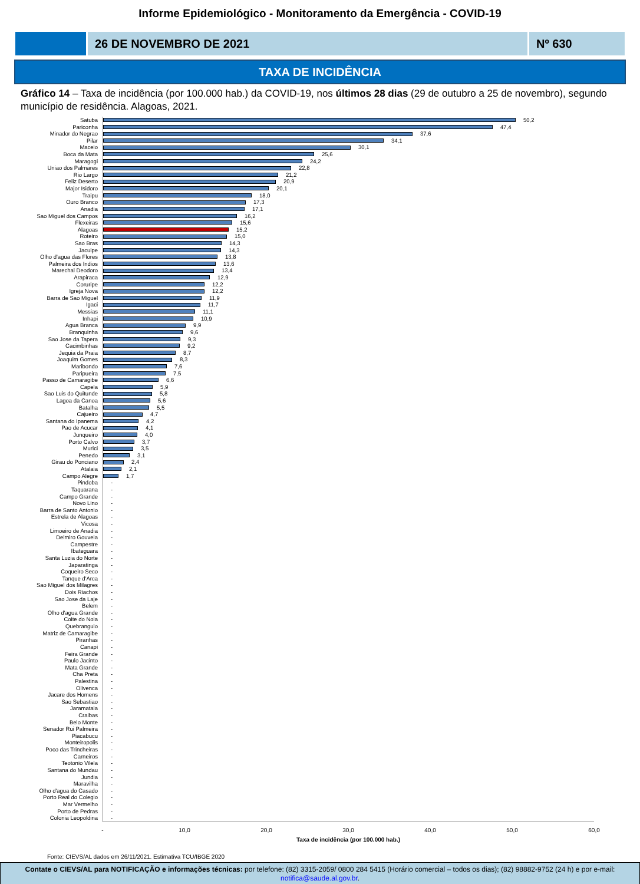Informe Epidemiológico - Monitoramento da Emergência - COVID-19
26 DE NOVEMBRO DE 2021 Nº 630
TAXA DE INCIDÊNCIA
Gráfico 14 – Taxa de incidência (por 100.000 hab.) da COVID-19, nos últimos 28 dias (29 de outubro a 25 de novembro), segundo município de residência. Alagoas, 2021.
Satuba 50,2
Pariconha 47,4
Minador do Negrao 37,6
Pilar 34,1
Maceio 30,1
Boca da Mata 25,6
Maragogi 24,2
Uniao dos Palmares 22,8
Rio Largo 21,2
Feliz Deserto 20,9
Major Isidoro 20,1
Traipu 18,0
Ouro Branco 17,3
Anadia 17,1
Sao Miguel dos Campos 16,2
Flexeiras 15,6
Alagoas 15,2
Roteiro 15,0
Sao Bras 14,3
Jacuipe 14,3
Olho d'agua das Flores 13,8
Palmeira dos Indios 13,6
Marechal Deodoro 13,4
Arapiraca 12,9
Coruripe 12,2
Igreja Nova 12,2
Barra de Sao Miguel 11,9
Igaci 11,7
Messias 11,1
Inhapi 10,9
Agua Branca 9,9
Branquinha 9,6
Sao Jose da Tapera 9,3
Cacimbinhas 9,2
Jequia da Praia 8,7
Joaquim Gomes 8,3
Maribondo 7,6
Paripueira 7,5
Passo de Camaragibe 6,6
Capela 5,9
Sao Luis do Quitunde 5,8
Lagoa da Canoa 5,6
Batalha 5,5
Cajueiro 4,7
Santana do Ipanema 4,2
Pao de Acucar 4,1
Junqueiro 4,0
Porto Calvo 3,7
Murici 3,5
Penedo 3,1
Girau do Ponciano 2,4
Atalaia 2,1
Campo Alegre 1,7
Pindoba -
Taquarana -
Campo Grande -
Novo Lino -
Barra de Santo Antonio -
Estrela de Alagoas -
Vicosa -
Limoeiro de Anadia -
Delmiro Gouveia -
Campestre -
Ibateguara -
Santa Luzia do Norte -
Japaratinga -
Coqueiro Seco -
Tanque d'Arca -
Sao Miguel dos Milagres -
Dois Riachos -
Sao Jose da Laje -
Belem -
Olho d'agua Grande -
Coite do Noia -
Quebrangulo -
Matriz de Camaragibe -
Piranhas -
Canapi -
Feira Grande -
Paulo Jacinto -
Mata Grande -
Cha Preta -
Palestina -
Olivenca -
Jacare dos Homens -
Sao Sebastiao -
Jaramataia -
Craibas -
Belo Monte -
Senador Rui Palmeira -
Piacabucu -
Monteiropolis -
Poco das Trincheiras -
Carneiros -
Teotonio Vilela -
Santana do Mundau -
Jundia -
Maravilha -
Olho d'agua do Casado -
Porto Real do Colegio -
Mar Vermelho -
Porto de Pedras -
Colonia Leopoldina -
- 10,0 20,0 30,0 40,0 50,0 60,0
Taxa de incidência (por 100.000 hab.)
Fonte: CIEVS/AL dados em 26/11/2021. Estimativa TCU/IBGE 2020
Contate o CIEVS/AL para NOTIFICAÇÃO e informações técnicas: por telefone: (82) 3315-2059/ 0800 284 5415 (Horário comercial – todos os dias); (82) 98882-9752 (24 h) e por e-mail: notifica@saude.al.gov.br.